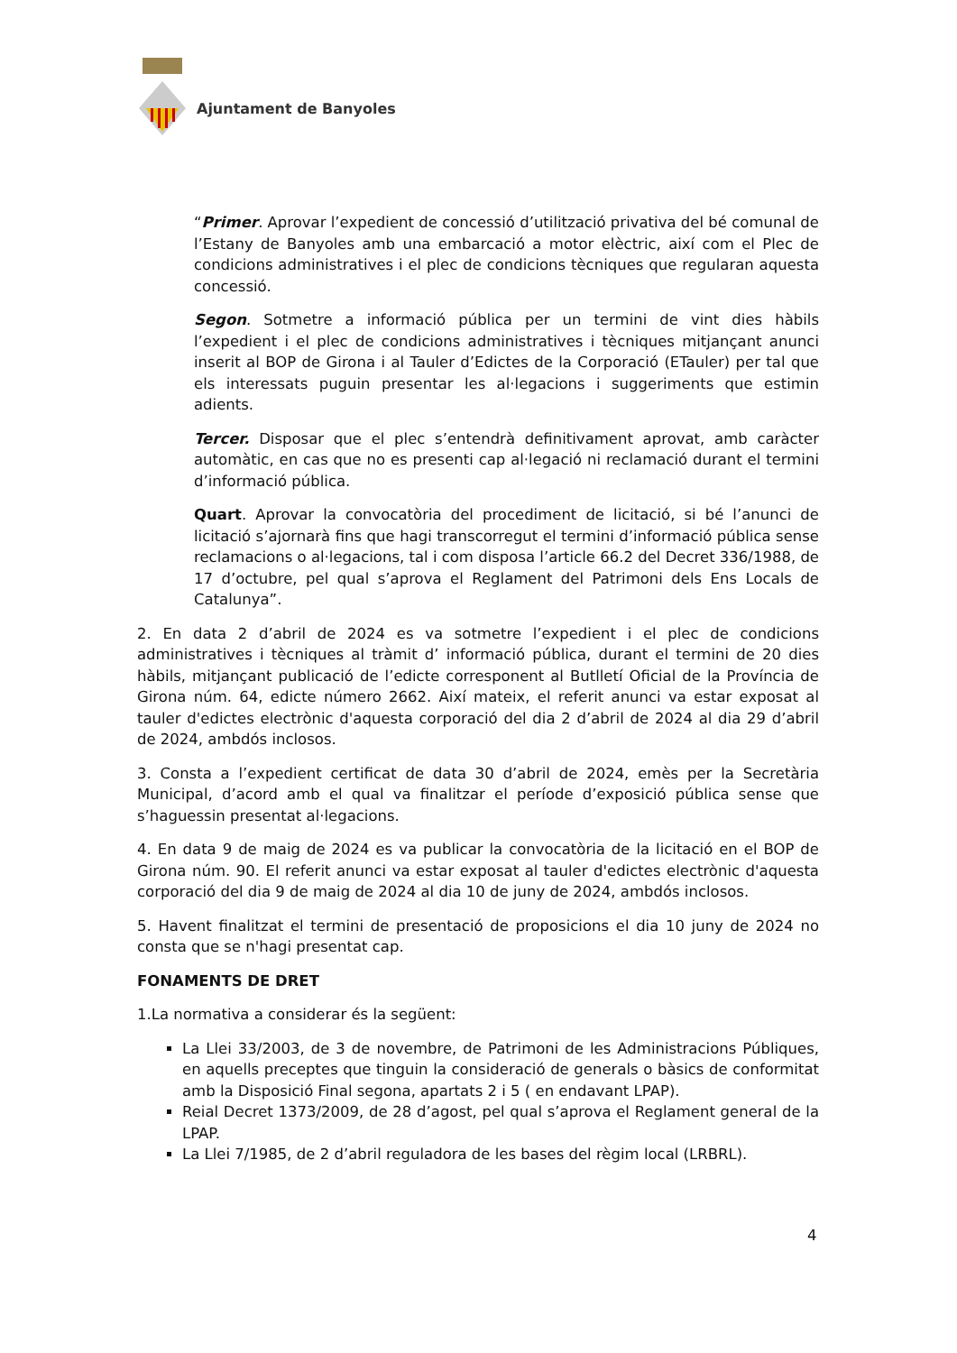Ajuntament de Banyoles
“Primer. Aprovar l’expedient de concessió d’utilització privativa del bé comunal de l’Estany de Banyoles amb una embarcació a motor elèctric, així com el Plec de condicions administratives i el plec de condicions tècniques que regularan aquesta concessió.
Segon. Sotmetre a informació pública per un termini de vint dies hàbils l’expedient i el plec de condicions administratives i tècniques mitjançant anunci inserit al BOP de Girona i al Tauler d’Edictes de la Corporació (ETauler) per tal que els interessats puguin presentar les al·legacions i suggeriments que estimin adients.
Tercer. Disposar que el plec s’entendrà definitivament aprovat, amb caràcter automàtic, en cas que no es presenti cap al·legació ni reclamació durant el termini d’informació pública.
Quart. Aprovar la convocatòria del procediment de licitació, si bé l’anunci de licitació s’ajornarà fins que hagi transcorregut el termini d’informació pública sense reclamacions o al·legacions, tal i com disposa l’article 66.2 del Decret 336/1988, de 17 d’octubre, pel qual s’aprova el Reglament del Patrimoni dels Ens Locals de Catalunya”.
2. En data 2 d’abril de 2024 es va sotmetre l’expedient i el plec de condicions administratives i tècniques al tràmit d’ informació pública, durant el termini de 20 dies hàbils, mitjançant publicació de l’edicte corresponent al Butlletí Oficial de la Província de Girona núm. 64, edicte número 2662. Així mateix, el referit anunci va estar exposat al tauler d'edictes electrònic d'aquesta corporació del dia 2 d’abril de 2024 al dia 29 d’abril de 2024, ambdós inclosos.
3. Consta a l’expedient certificat de data 30 d’abril de 2024, emès per la Secretària Municipal, d’acord amb el qual va finalitzar el període d’exposició pública sense que s’haguessin presentat al·legacions.
4. En data 9 de maig de 2024 es va publicar la convocatòria de la licitació en el BOP de Girona núm. 90. El referit anunci va estar exposat al tauler d'edictes electrònic d'aquesta corporació del dia 9 de maig de 2024 al dia 10 de juny de 2024, ambdós inclosos.
5. Havent finalitzat el termini de presentació de proposicions el dia 10 juny de 2024 no consta que se n'hagi presentat cap.
FONAMENTS DE DRET
1.La normativa a considerar és la següent:
La Llei 33/2003, de 3 de novembre, de Patrimoni de les Administracions Públiques, en aquells preceptes que tinguin la consideració de generals o bàsics de conformitat amb la Disposició Final segona, apartats 2 i 5 ( en endavant LPAP).
Reial Decret 1373/2009, de 28 d’agost, pel qual s’aprova el Reglament general de la LPAP.
La Llei 7/1985, de 2 d’abril reguladora de les bases del règim local (LRBRL).
4